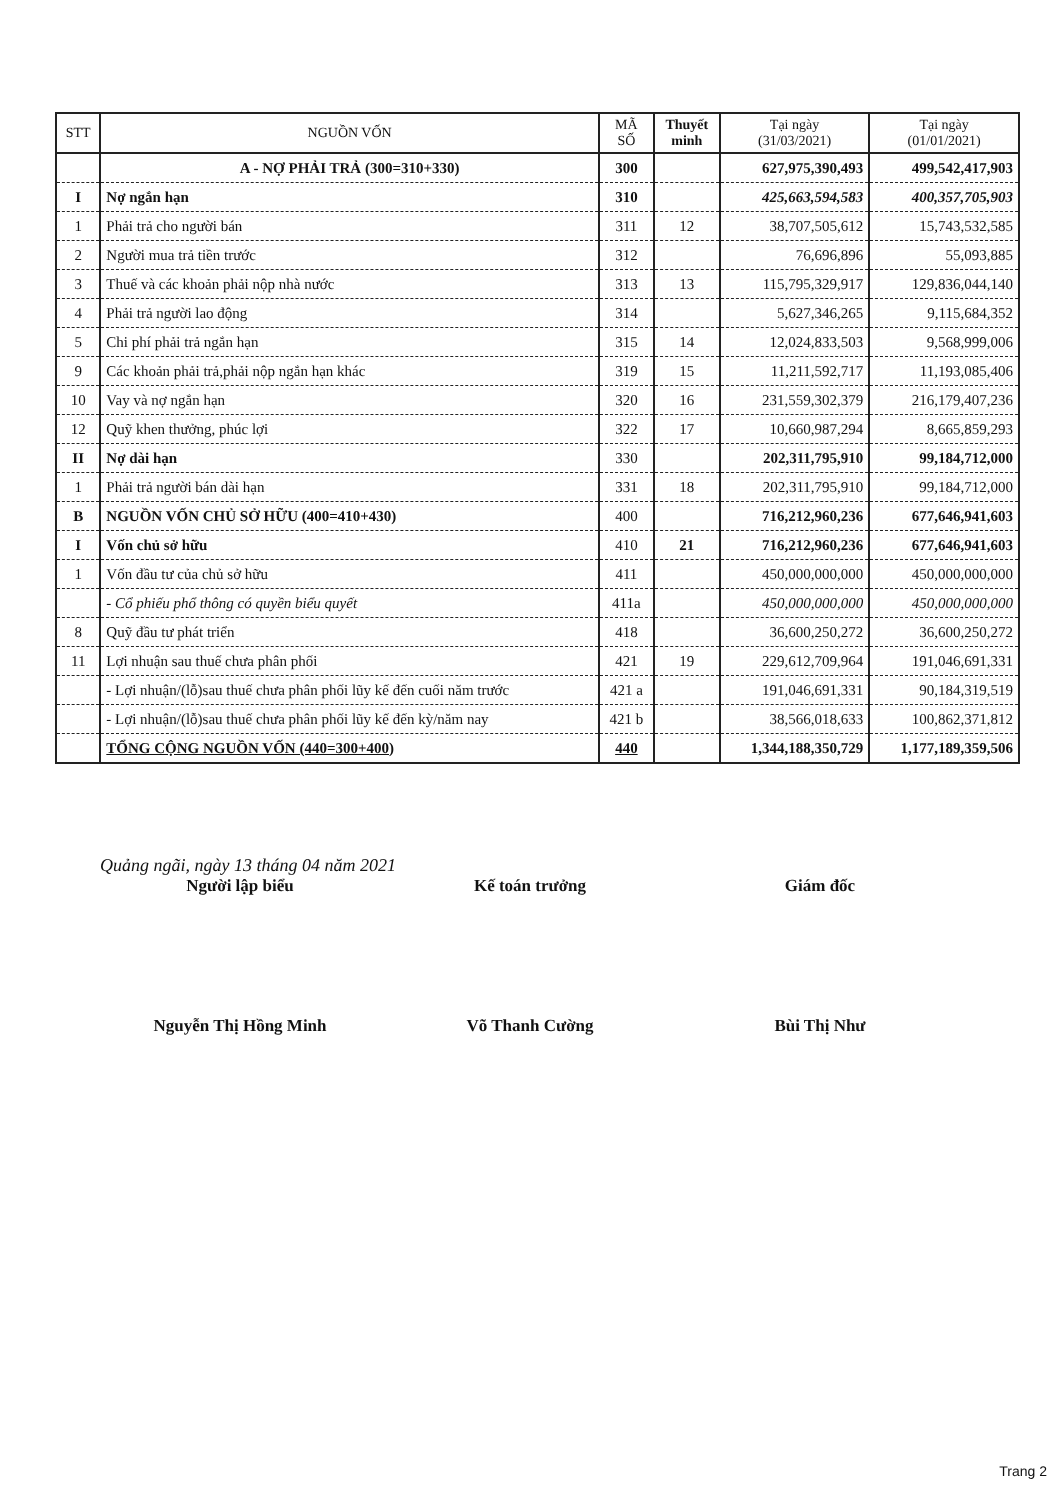| STT | NGUỒN VỐN | MÃ SỐ | Thuyết minh | Tại ngày (31/03/2021) | Tại ngày (01/01/2021) |
| --- | --- | --- | --- | --- | --- |
| | A - NỢ PHẢI TRẢ (300=310+330) | 300 | | 627,975,390,493 | 499,542,417,903 |
| I | Nợ ngắn hạn | 310 | | 425,663,594,583 | 400,357,705,903 |
| 1 | Phải trả cho người bán | 311 | 12 | 38,707,505,612 | 15,743,532,585 |
| 2 | Người mua trả tiền trước | 312 | | 76,696,896 | 55,093,885 |
| 3 | Thuế và các khoản phải nộp nhà nước | 313 | 13 | 115,795,329,917 | 129,836,044,140 |
| 4 | Phải trả người lao động | 314 | | 5,627,346,265 | 9,115,684,352 |
| 5 | Chi phí phải trả ngắn hạn | 315 | 14 | 12,024,833,503 | 9,568,999,006 |
| 9 | Các khoản phải trả,phải nộp ngắn hạn khác | 319 | 15 | 11,211,592,717 | 11,193,085,406 |
| 10 | Vay và nợ ngắn hạn | 320 | 16 | 231,559,302,379 | 216,179,407,236 |
| 12 | Quỹ khen thưởng, phúc lợi | 322 | 17 | 10,660,987,294 | 8,665,859,293 |
| II | Nợ dài hạn | 330 | | 202,311,795,910 | 99,184,712,000 |
| 1 | Phải trả người bán dài hạn | 331 | 18 | 202,311,795,910 | 99,184,712,000 |
| B | NGUỒN VỐN CHỦ SỞ HỮU (400=410+430) | 400 | | 716,212,960,236 | 677,646,941,603 |
| I | Vốn chủ sở hữu | 410 | 21 | 716,212,960,236 | 677,646,941,603 |
| 1 | Vốn đầu tư của chủ sở hữu | 411 | | 450,000,000,000 | 450,000,000,000 |
| | - Cổ phiếu phổ thông có quyền biểu quyết | 411a | | 450,000,000,000 | 450,000,000,000 |
| 8 | Quỹ đầu tư phát triển | 418 | | 36,600,250,272 | 36,600,250,272 |
| 11 | Lợi nhuận sau thuế chưa phân phối | 421 | 19 | 229,612,709,964 | 191,046,691,331 |
| | - Lợi nhuận/(lỗ)sau thuế chưa phân phối lũy kế đến cuối năm trước | 421 a | | 191,046,691,331 | 90,184,319,519 |
| | - Lợi nhuận/(lỗ)sau thuế chưa phân phối lũy kế đến kỳ/năm nay | 421 b | | 38,566,018,633 | 100,862,371,812 |
| | TỔNG CỘNG NGUỒN VỐN (440=300+400) | 440 | | 1,344,188,350,729 | 1,177,189,359,506 |
Quảng ngãi, ngày 13 tháng 04 năm 2021
Người lập biểu Kế toán trưởng Giám đốc
Nguyễn Thị Hồng Minh Võ Thanh Cường Bùi Thị Như
Trang 2